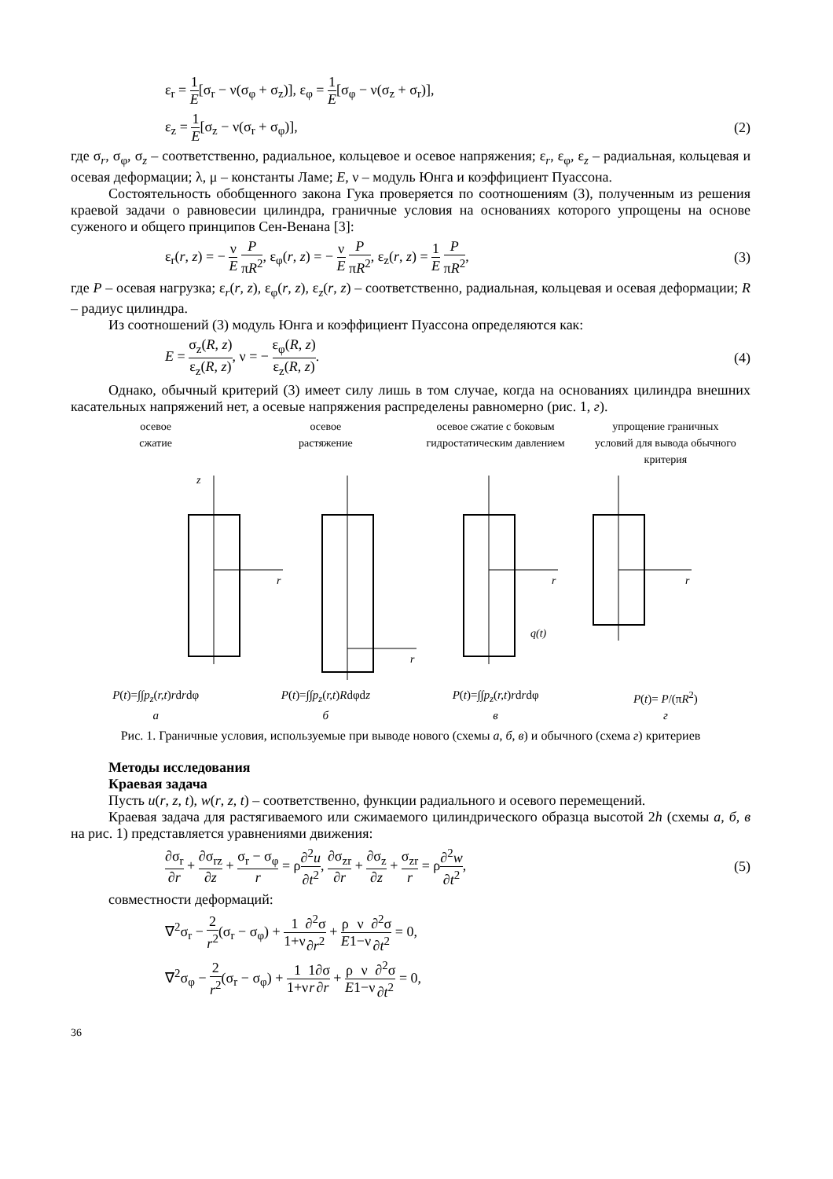ε<sub>r</sub> = 1 E[σ<sub>r</sub> − ν(σ<sub>φ</sub> + σ<sub>z</sub>)], ε<sub>φ</sub> = 1 E[σ<sub>φ</sub> − ν(σ<sub>z</sub> + σ<sub>r</sub>)],
ε<sub>z</sub> = 1 E[σ<sub>z</sub> − ν(σ<sub>r</sub> + σ<sub>φ</sub>)], (2)
где σ<sub>r</sub>, σ<sub>φ</sub>, σ<sub>z</sub> – соответственно, радиальное, кольцевое и осевое напряжения; ε<sub>r</sub>, ε<sub>φ</sub>, ε<sub>z</sub> – радиальная, кольцевая и осевая деформации; λ, μ – константы Ламе; E, ν – модуль Юнга и коэффициент Пуассона.
Состоятельность обобщенного закона Гука проверяется по соотношениям (3), полученным из решения краевой задачи о равновесии цилиндра, граничные условия на основаниях которого упрощены на основе суженого и общего принципов Сен-Венана [3]:
ε<sub>r</sub>(r, z) = − ν E P πR<sup>2</sup>, ε<sub>φ</sub>(r, z) = − ν E P πR<sup>2</sup>, ε<sub>z</sub>(r, z) = 1 E P πR<sup>2</sup>, (3)
где P – осевая нагрузка; ε<sub>r</sub>(r, z), ε<sub>φ</sub>(r, z), ε<sub>z</sub>(r, z) – соответственно, радиальная, кольцевая и осевая деформации; R – радиус цилиндра.
Из соотношений (3) модуль Юнга и коэффициент Пуассона определяются как:
E = σ<sub>z</sub>(R, z) ε<sub>z</sub>(R, z), ν = − ε<sub>φ</sub>(R, z) ε<sub>z</sub>(R, z). (4)
Однако, обычный критерий (3) имеет силу лишь в том случае, когда на основаниях цилиндра внешних касательных напряжений нет, а осевые напряжения распределены равномерно (рис. 1, г).
осевое
сжатие
осевое
растяжение
осевое сжатие с боковым гидростатическим давлением
упрощение граничных условий для вывода обычного критерия
z
r
r
r
r
q(t)
P(t)=∫∫p<sub>z</sub>(r,t)rdrdφ
а
P(t)=∫∫p<sub>z</sub>(r,t)Rdφdz
б
P(t)=∫∫p<sub>z</sub>(r,t)rdrdφ
в
P(t)= P/(πR<sup>2</sup>)
г
Рис. 1. Граничные условия, используемые при выводе нового (схемы а, б, в) и обычного (схема г) критериев
Методы исследования
Краевая задача
Пусть u(r, z, t), w(r, z, t) – соответственно, функции радиального и осевого перемещений.
Краевая задача для растягиваемого или сжимаемого цилиндрического образца высотой 2h (схемы а, б, в на рис. 1) представляется уравнениями движения:
∂σ<sub>r</sub> ∂r + ∂σ<sub>rz</sub> ∂z + σ<sub>r</sub> − σ<sub>φ</sub> r = ρ∂<sup>2</sup>u ∂t<sup>2</sup>, ∂σ<sub>zr</sub> ∂r + ∂σ<sub>z</sub> ∂z + σ<sub>zr</sub> r = ρ∂<sup>2</sup>w ∂t<sup>2</sup>, (5)
совместности деформаций:
∇<sup>2</sup>σ<sub>r</sub> − 2 r<sup>2</sup>(σ<sub>r</sub> − σ<sub>φ</sub>) + 1 1+ν∂<sup>2</sup>σ ∂r<sup>2</sup> + ρ E ν 1−ν∂<sup>2</sup>σ ∂t<sup>2</sup> = 0,
∇<sup>2</sup>σ<sub>φ</sub> − 2 r<sup>2</sup>(σ<sub>r</sub> − σ<sub>φ</sub>) + 1 1+ν 1 r∂σ ∂r + ρ E ν 1−ν∂<sup>2</sup>σ ∂t<sup>2</sup> = 0,
36